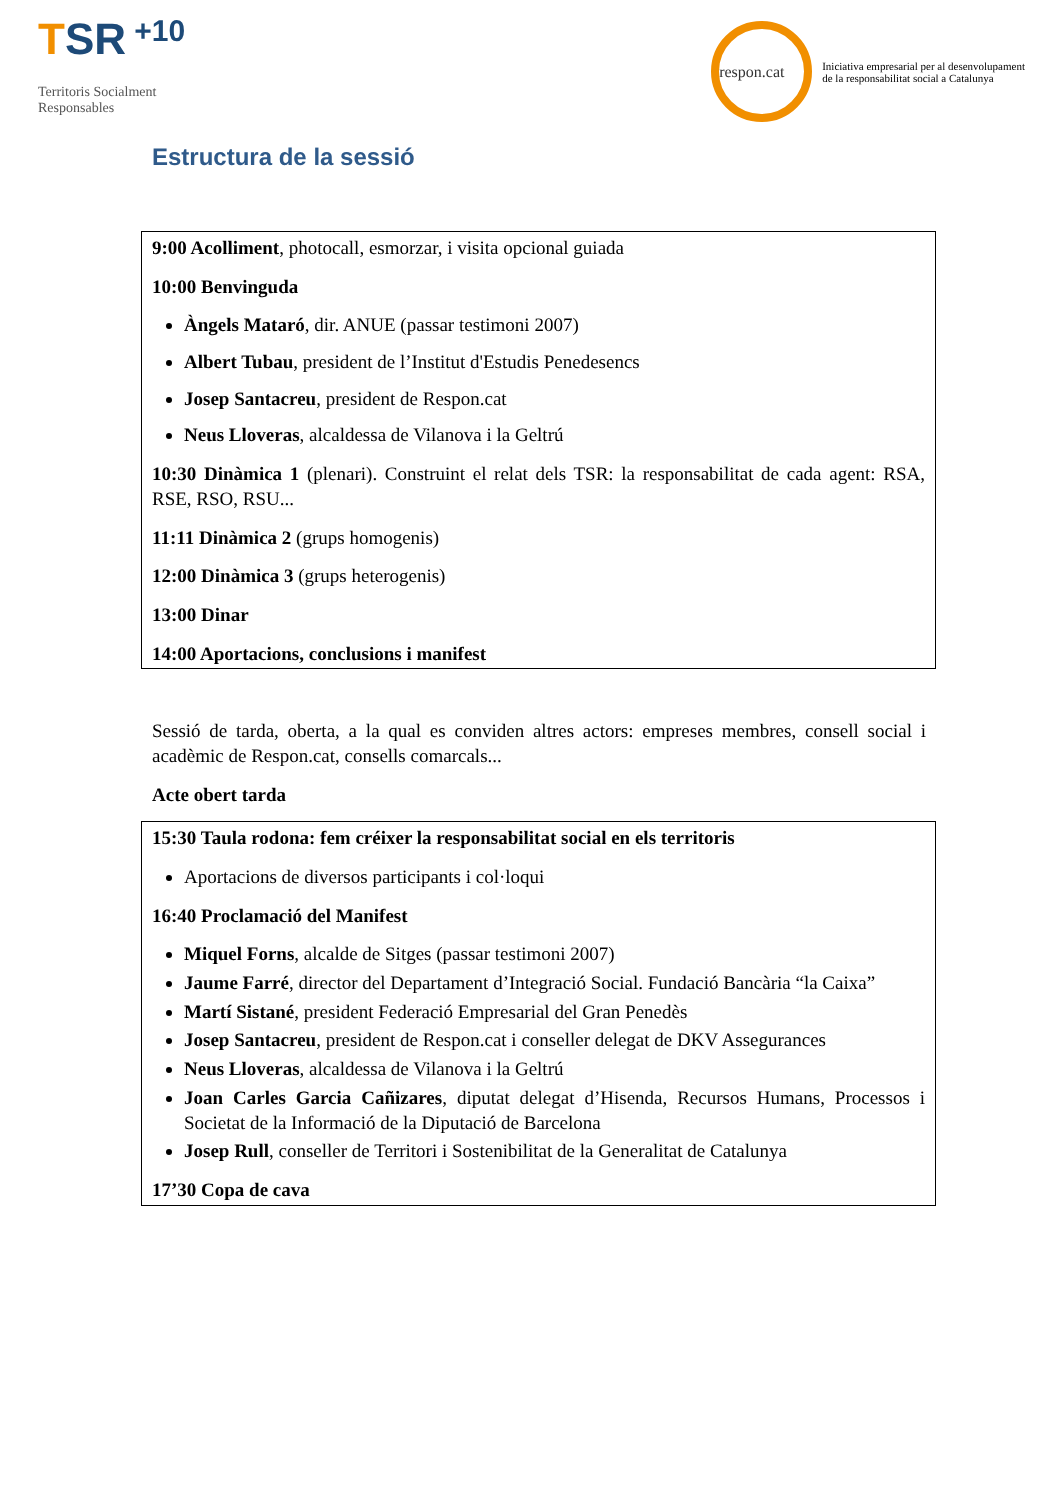TSR +10
Territoris Socialment
Responsables
respon.cat
Iniciativa empresarial per al desenvolupament
de la responsabilitat social a Catalunya
Estructura de la sessió
9:00 Acolliment, photocall, esmorzar, i visita opcional guiada
10:00 Benvinguda
Àngels Mataró, dir. ANUE (passar testimoni 2007)
Albert Tubau, president de l’Institut d'Estudis Penedesencs
Josep Santacreu, president de Respon.cat
Neus Lloveras, alcaldessa de Vilanova i la Geltrú
10:30 Dinàmica 1 (plenari). Construint el relat dels TSR: la responsabilitat de cada agent: RSA, RSE, RSO, RSU...
11:11 Dinàmica 2 (grups homogenis)
12:00 Dinàmica 3 (grups heterogenis)
13:00 Dinar
14:00 Aportacions, conclusions i manifest
Sessió de tarda, oberta, a la qual es conviden altres actors: empreses membres, consell social i acadèmic de Respon.cat, consells comarcals...
Acte obert tarda
15:30 Taula rodona: fem créixer la responsabilitat social en els territoris
Aportacions de diversos participants i col·loqui
16:40 Proclamació del Manifest
Miquel Forns, alcalde de Sitges (passar testimoni 2007)
Jaume Farré, director del Departament d’Integració Social. Fundació Bancària “la Caixa”
Martí Sistané, president Federació Empresarial del Gran Penedès
Josep Santacreu, president de Respon.cat i conseller delegat de DKV Assegurances
Neus Lloveras, alcaldessa de Vilanova i la Geltrú
Joan Carles Garcia Cañizares, diputat delegat d’Hisenda, Recursos Humans, Processos i Societat de la Informació de la Diputació de Barcelona
Josep Rull, conseller de Territori i Sostenibilitat de la Generalitat de Catalunya
17’30 Copa de cava